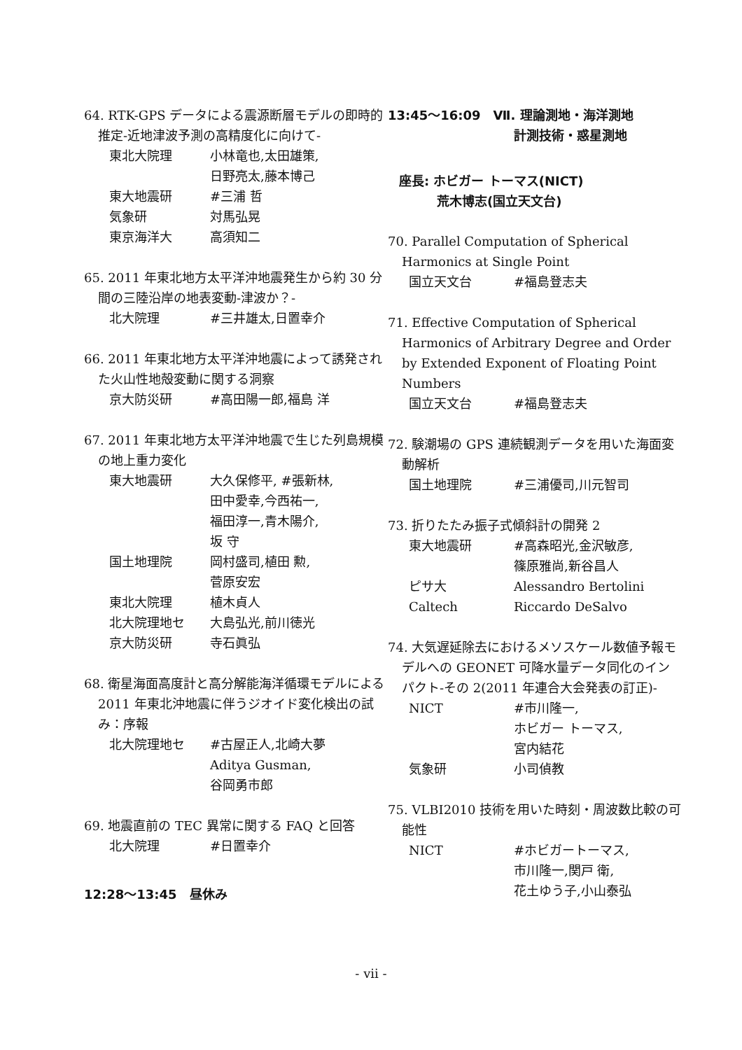64. RTK-GPS データによる震源断層モデルの即時的推定-近地津波予測の高精度化に向けて-
東北大院理 小林竜也,太田雄策,
日野亮太,藤本博己
東大地震研 #三浦 哲
気象研 対馬弘晃
東京海洋大 高須知二
65. 2011 年東北地方太平洋沖地震発生から約 30 分間の三陸沿岸の地表変動-津波か？-
北大院理 #三井雄太,日置幸介
66. 2011 年東北地方太平洋沖地震によって誘発された火山性地殻変動に関する洞察
京大防災研 #高田陽一郎,福島 洋
67. 2011 年東北地方太平洋沖地震で生じた列島規模の地上重力変化
東大地震研 大久保修平, #張新林,
田中愛幸,今西祐一,
福田淳一,青木陽介,
坂 守
国土地理院 岡村盛司,植田 勲,
菅原安宏
東北大院理 植木貞人
北大院理地セ 大島弘光,前川徳光
京大防災研 寺石眞弘
68. 衛星海面高度計と高分解能海洋循環モデルによる 2011 年東北沖地震に伴うジオイド変化検出の試み：序報
北大院理地セ #古屋正人,北崎大夢
Aditya Gusman,
谷岡勇市郎
69. 地震直前の TEC 異常に関する FAQ と回答
北大院理 #日置幸介
12:28～13:45　昼休み
13:45～16:09　Ⅶ. 理論測地・海洋測地
計測技術・惑星測地
座長: ホビガー トーマス(NICT)
荒木博志(国立天文台)
70. Parallel Computation of Spherical Harmonics at Single Point
国立天文台 #福島登志夫
71. Effective Computation of Spherical Harmonics of Arbitrary Degree and Order by Extended Exponent of Floating Point Numbers
国立天文台 #福島登志夫
72. 験潮場の GPS 連続観測データを用いた海面変動解析
国土地理院 #三浦優司,川元智司
73. 折りたたみ振子式傾斜計の開発 2
東大地震研 #高森昭光,金沢敏彦,
篠原雅尚,新谷昌人
ピサ大 Alessandro Bertolini
Caltech Riccardo DeSalvo
74. 大気遅延除去におけるメソスケール数値予報モデルへの GEONET 可降水量データ同化のインパクト-その 2(2011 年連合大会発表の訂正)-
NICT #市川隆一,
ホビガー トーマス,
宮内結花
気象研 小司偵教
75. VLBI2010 技術を用いた時刻・周波数比較の可能性
NICT #ホビガートーマス,
市川隆一,関戸 衛,
花土ゆう子,小山泰弘
- vii -